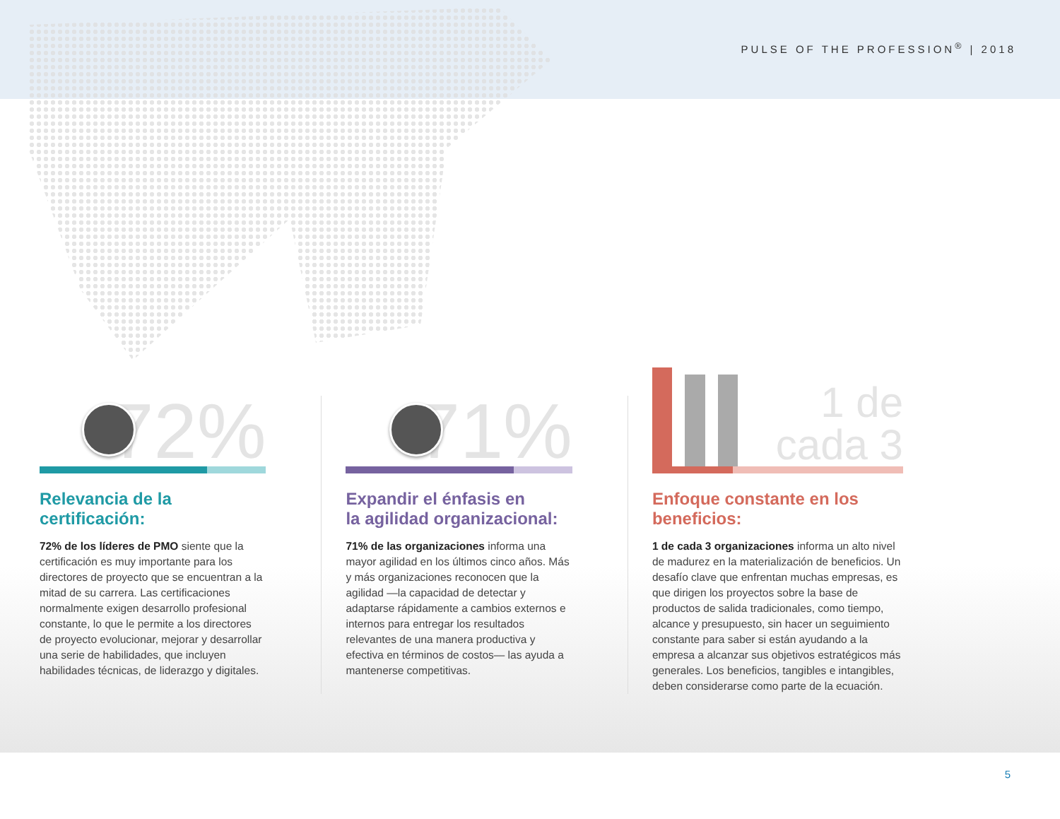PULSE OF THE PROFESSION<sup>®</sup> | 2018
72%
Relevancia de la certificación:
72% de los líderes de PMO siente que la certificación es muy importante para los directores de proyecto que se encuentran a la mitad de su carrera. Las certificaciones normalmente exigen desarrollo profesional constante, lo que le permite a los directores de proyecto evolucionar, mejorar y desarrollar una serie de habilidades, que incluyen habilidades técnicas, de liderazgo y digitales.
71%
Expandir el énfasis en
la agilidad organizacional:
71% de las organizaciones informa una mayor agilidad en los últimos cinco años. Más y más organizaciones reconocen que la agilidad —la capacidad de detectar y adaptarse rápidamente a cambios externos e internos para entregar los resultados relevantes de una manera productiva y efectiva en términos de costos— las ayuda a mantenerse competitivas.
1 de cada 3
Enfoque constante en los beneficios:
1 de cada 3 organizaciones informa un alto nivel de madurez en la materialización de beneficios. Un desafío clave que enfrentan muchas empresas, es que dirigen los proyectos sobre la base de productos de salida tradicionales, como tiempo, alcance y presupuesto, sin hacer un seguimiento constante para saber si están ayudando a la empresa a alcanzar sus objetivos estratégicos más generales. Los beneficios, tangibles e intangibles, deben considerarse como parte de la ecuación.
5